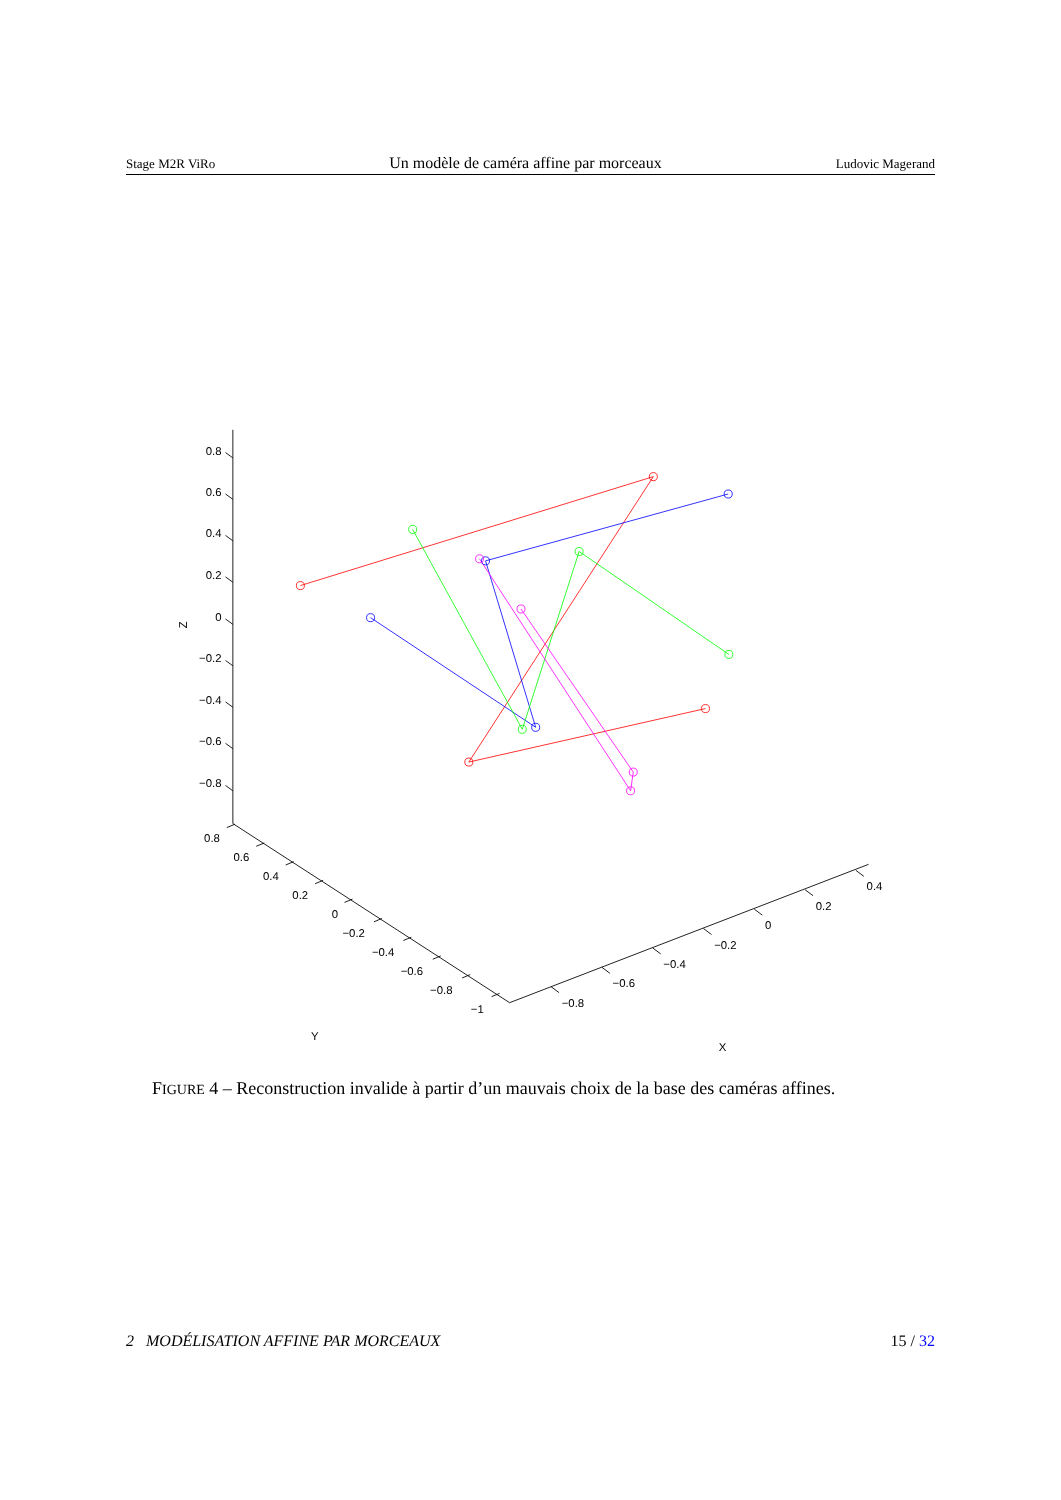Stage M2R ViRo Un modèle de caméra affine par morceaux Ludovic Magerand
0.8
0.6
0.4
0.2
0
−0.2
−0.4
−0.6
−0.8
Z
0.8
0.6
0.4
0.2
0
−0.2
−0.4
−0.6
−0.8
−1
Y
−0.8
−0.6
−0.4
−0.2
0
0.2
0.4
X
FIGURE 4 – Reconstruction invalide à partir d’un mauvais choix de la base des caméras affines.
2 MODÉLISATION AFFINE PAR MORCEAUX 15 / 32